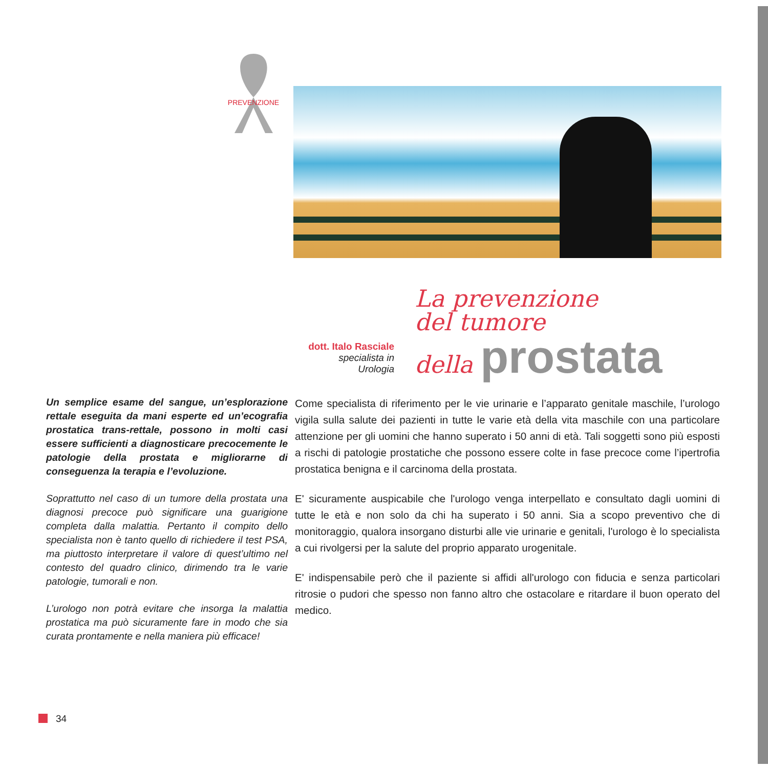PREVENZIONE
dott. Italo Rasciale
specialista in
Urologia
La prevenzione
del tumore
della prostata
Un semplice esame del sangue, un’esplorazione rettale eseguita da mani esperte ed un’ecografia prostatica trans-rettale, possono in molti casi essere sufficienti a diagnosticare precocemente le patologie della prostata e migliorarne di conseguenza la terapia e l’evoluzione.
Soprattutto nel caso di un tumore della prostata una diagnosi precoce può significare una guarigione completa dalla malattia. Pertanto il compito dello specialista non è tanto quello di richiedere il test PSA, ma piuttosto interpretare il valore di quest’ultimo nel contesto del quadro clinico, dirimendo tra le varie patologie, tumorali e non.
L’urologo non potrà evitare che insorga la malattia prostatica ma può sicuramente fare in modo che sia curata prontamente e nella maniera più efficace!
Come specialista di riferimento per le vie urinarie e l’apparato genitale maschile, l’urologo vigila sulla salute dei pazienti in tutte le varie età della vita maschile con una particolare attenzione per gli uomini che hanno superato i 50 anni di età. Tali soggetti sono più esposti a rischi di patologie prostatiche che possono essere colte in fase precoce come l’ipertrofia prostatica benigna e il carcinoma della prostata.
E' sicuramente auspicabile che l'urologo venga interpellato e consultato dagli uomini di tutte le età e non solo da chi ha superato i 50 anni. Sia a scopo preventivo che di monitoraggio, qualora insorgano disturbi alle vie urinarie e genitali, l'urologo è lo specialista a cui rivolgersi per la salute del proprio apparato urogenitale.
E' indispensabile però che il paziente si affidi all'urologo con fiducia e senza particolari ritrosie o pudori che spesso non fanno altro che ostacolare e ritardare il buon operato del medico.
34